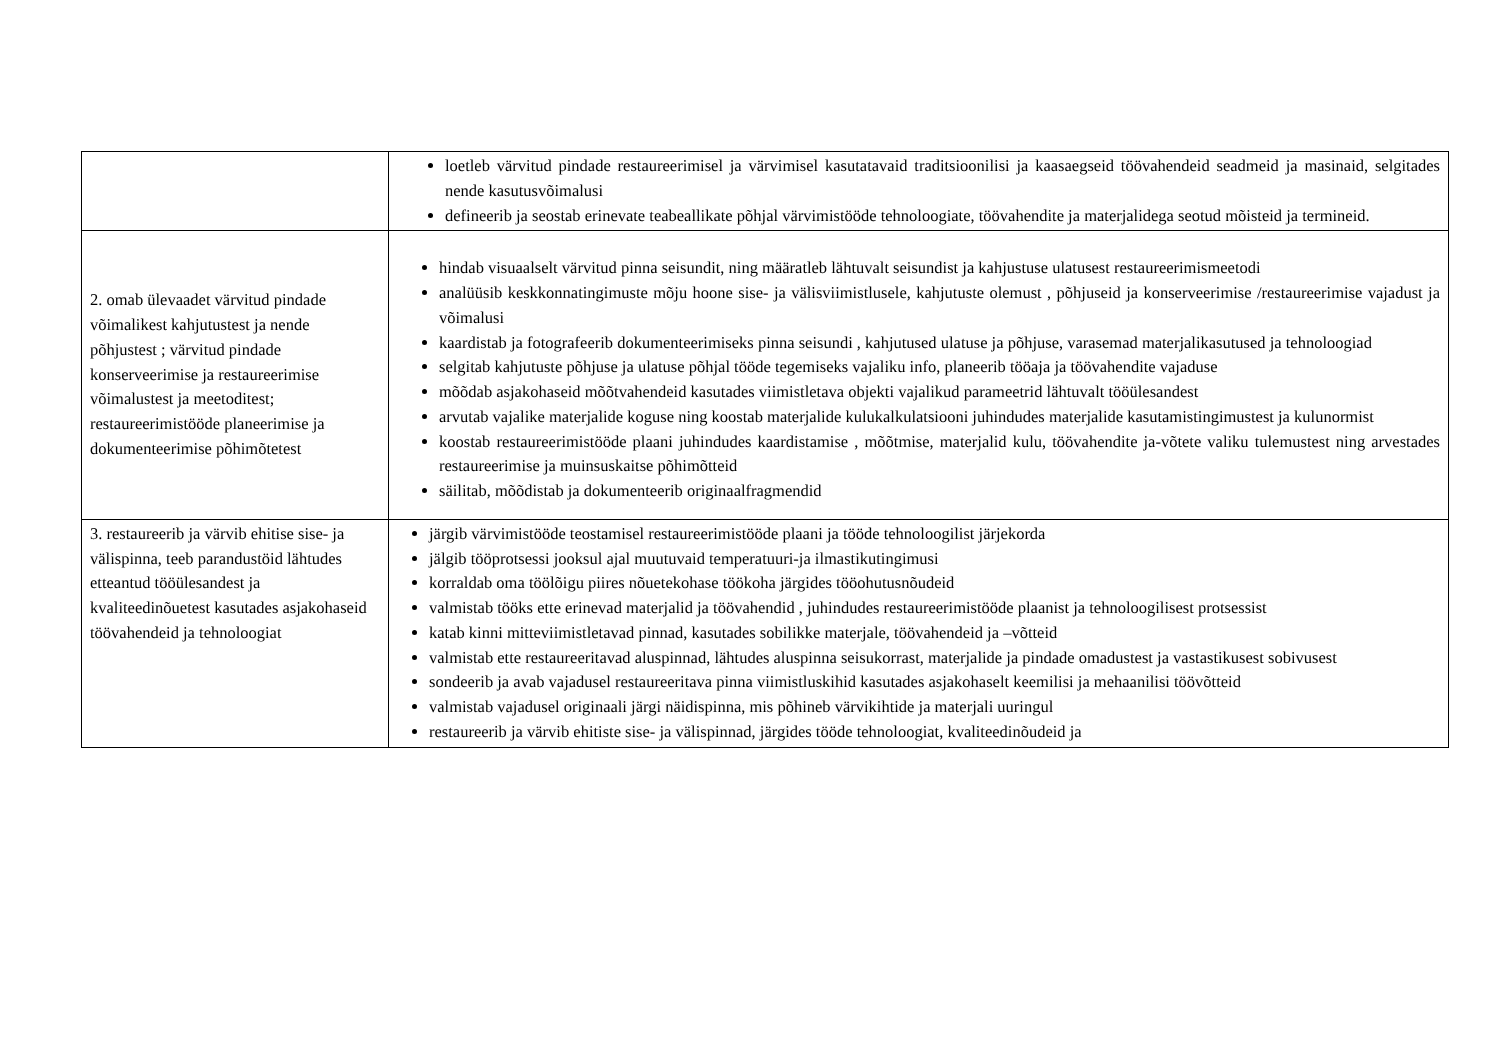| | loetleb värvitud pindade restaureerimisel ja värvimisel kasutatavaid traditsioonilisi ja kaasaegseid töövahendeid seadmeid ja masinaid, selgitades nende kasutusvõimalusi defineerib ja seostab erinevate teabeallikate põhjal värvimistööde tehnoloogiate, töövahendite ja materjalidega seotud mõisteid ja termineid. |
| 2. omab ülevaadet värvitud pindade võimalikest kahjutustest ja nende põhjustest ; värvitud pindade konserveerimise ja restaureerimise võimalustest ja meetoditest; restaureerimistööde planeerimise ja dokumenteerimise põhimõtetest | hindab visuaalselt värvitud pinna seisundit, ning määratleb lähtuvalt seisundist ja kahjustuse ulatusest restaureerimismeetodi analüüsib keskkonnatingimuste mõju hoone sise- ja välisviimistlusele, kahjutuste olemust , põhjuseid ja konserveerimise /restaureerimise vajadust ja võimalusi kaardistab ja fotografeerib dokumenteerimiseks pinna seisundi , kahjutused ulatuse ja põhjuse, varasemad materjalikasutused ja tehnoloogiad selgitab kahjutuste põhjuse ja ulatuse põhjal tööde tegemiseks vajaliku info, planeerib tööaja ja töövahendite vajaduse mõõdab asjakohaseid mõõtvahendeid kasutades viimistletava objekti vajalikud parameetrid lähtuvalt tööülesandest arvutab vajalike materjalide koguse ning koostab materjalide kulukalkulatsiooni juhindudes materjalide kasutamistingimustest ja kulunormist koostab restaureerimistööde plaani juhindudes kaardistamise , mõõtmise, materjalid kulu, töövahendite ja-võtete valiku tulemustest ning arvestades restaureerimise ja muinsuskaitse põhimõtteid säilitab, mõõdistab ja dokumenteerib originaalfragmendid |
| 3. restaureerib ja värvib ehitise sise- ja välispinna, teeb parandustöid lähtudes etteantud tööülesandest ja kvaliteedinõuetest kasutades asjakohaseid töövahendeid ja tehnoloogiat | järgib värvimistööde teostamisel restaureerimistööde plaani ja tööde tehnoloogilist järjekorda jälgib tööprotsessi jooksul ajal muutuvaid temperatuuri-ja ilmastikutingimusi korraldab oma töölõigu piires nõuetekohase töökoha järgides tööohutusnõudeid valmistab tööks ette erinevad materjalid ja töövahendid , juhindudes restaureerimistööde plaanist ja tehnoloogilisest protsessist katab kinni mitteviimistletavad pinnad, kasutades sobilikke materjale, töövahendeid ja –võtteid valmistab ette restaureeritavad aluspinnad, lähtudes aluspinna seisukorrast, materjalide ja pindade omadustest ja vastastikusest sobivusest sondeerib ja avab vajadusel restaureeritava pinna viimistluskihid kasutades asjakohaselt keemilisi ja mehaanilisi töövõtteid valmistab vajadusel originaali järgi näidispinna, mis põhineb värvikihtide ja materjali uuringul restaureerib ja värvib ehitiste sise- ja välispinnad, järgides tööde tehnoloogiat, kvaliteedinõudeid ja |